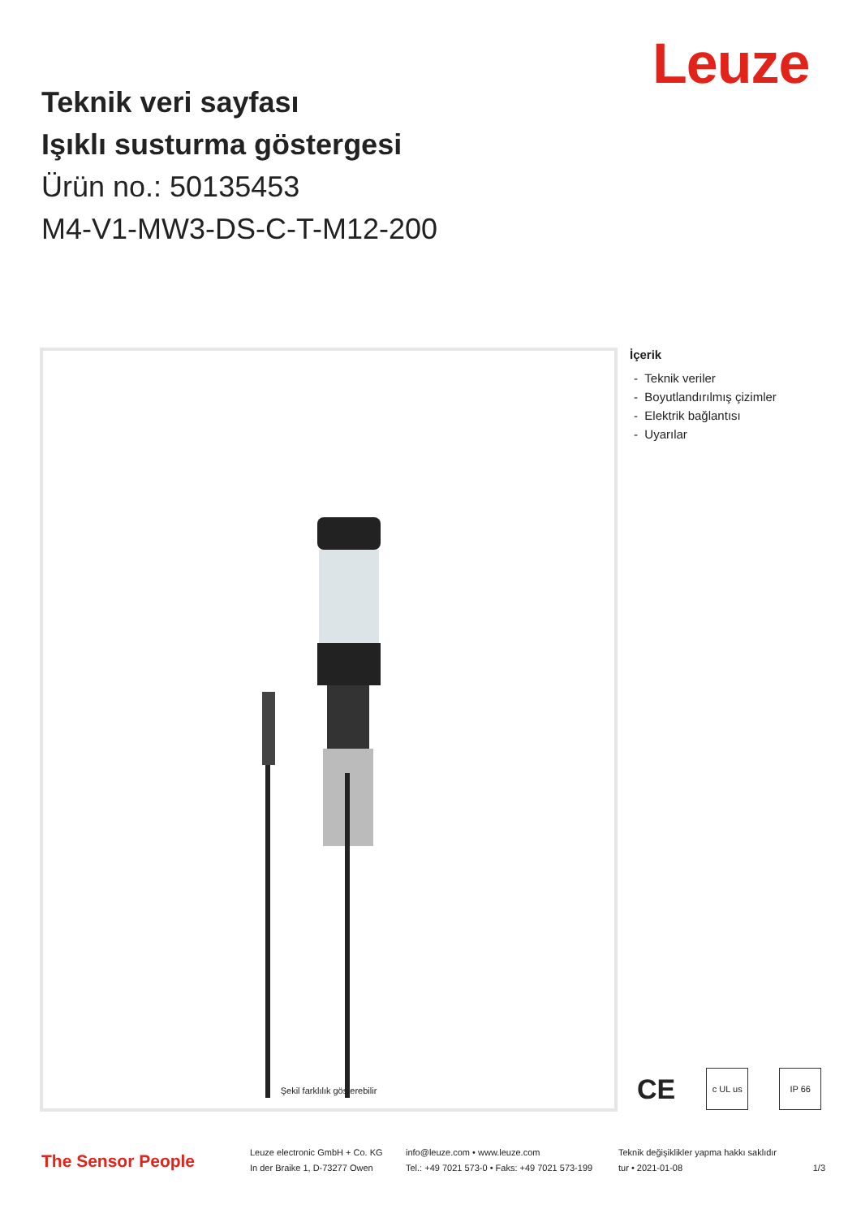Leuze
Teknik veri sayfası
Işıklı susturma göstergesi
Ürün no.: 50135453
M4-V1-MW3-DS-C-T-M12-200
Şekil farklılık gösterebilir
İçerik
- Teknik veriler
- Boyutlandırılmış çizimler
- Elektrik bağlantısı
- Uyarılar
CE
c UL us IP 66
The Sensor People
Leuze electronic GmbH + Co. KG
In der Braike 1, D-73277 Owen
info@leuze.com • www.leuze.com
Tel.: +49 7021 573-0 • Faks: +49 7021 573-199
Teknik değişiklikler yapma hakkı saklıdır
tur • 2021-01-08
1/3